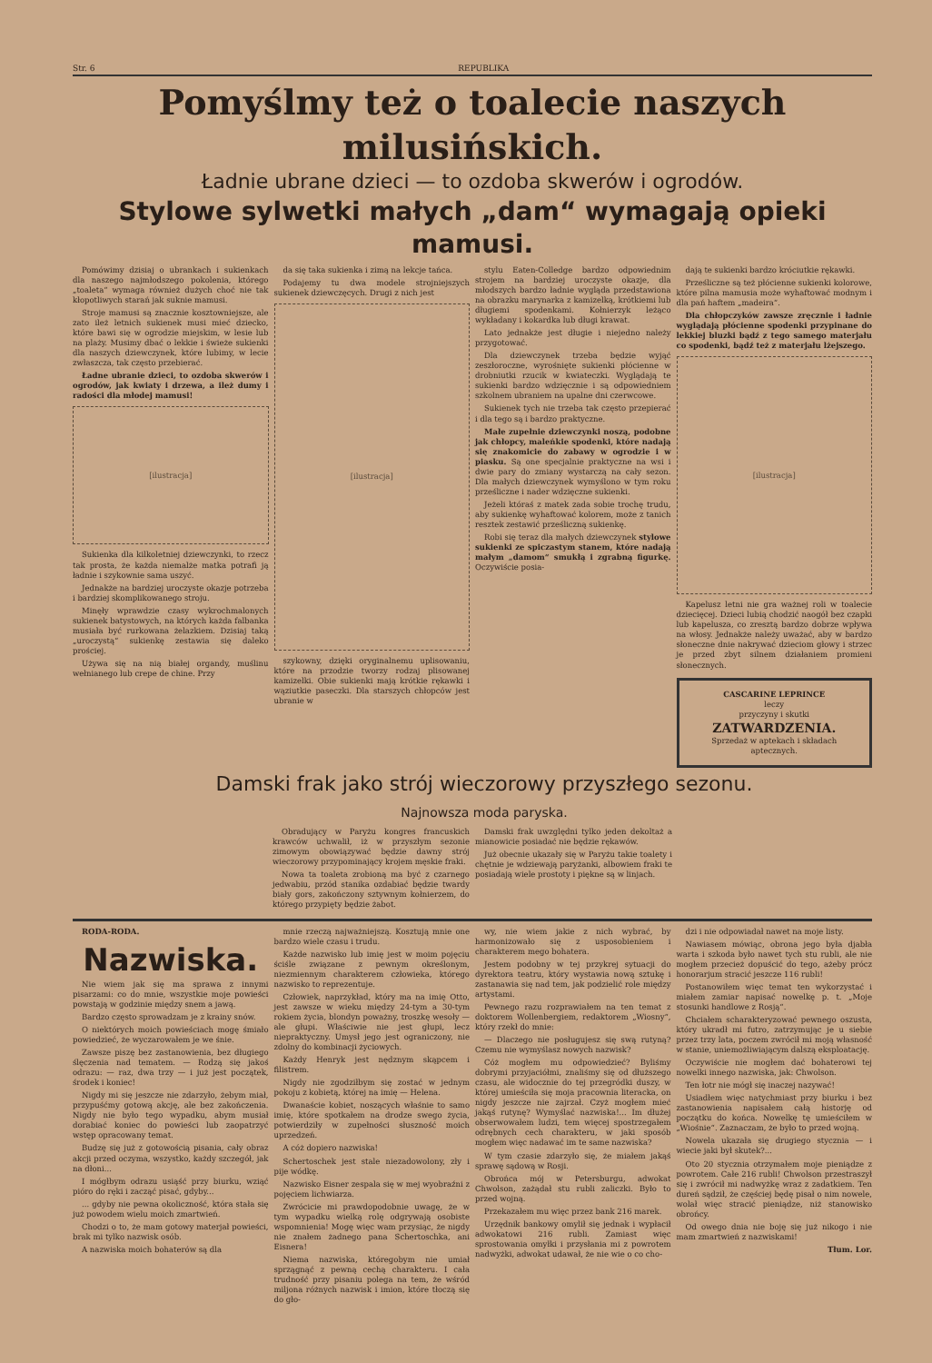Str. 6 REPUBLIKA
Pomyślmy też o toalecie naszych milusińskich.
Ładnie ubrane dzieci — to ozdoba skwerów i ogrodów.
Stylowe sylwetki małych „dam“ wymagają opieki mamusi.
Pomówimy dzisiaj o ubrankach i sukienkach dla naszego najmłodszego pokolenia, którego „toaleta“ wymaga również dużych choć nie tak kłopotliwych starań jak suknie mamusi.
Stroje mamusi są znacznie kosztowniejsze, ale zato ileż letnich sukienek musi mieć dziecko, które bawi się w ogrodzie miejskim, w lesie lub na plaży. Musimy dbać o lekkie i świeże sukienki dla naszych dziewczynek, które lubimy, w lecie zwłaszcza, tak często przebierać.
Ładne ubranie dzieci, to ozdoba skwerów i ogrodów, jak kwiaty i drzewa, a ileż dumy i radości dla młodej mamusi!
[ilustracja]
Sukienka dla kilkoletniej dziewczynki, to rzecz tak prosta, że każda niemalże matka potrafi ją ładnie i szykownie sama uszyć.
Jednakże na bardziej uroczyste okazje potrzeba i bardziej skomplikowanego stroju.
Minęły wprawdzie czasy wykrochmalonych sukienek batystowych, na których każda falbanka musiała być rurkowana żelazkiem. Dzisiaj taką „uroczystą“ sukienkę zestawia się daleko prościej.
Używa się na nią białej organdy, muślinu wełnianego lub crepe de chine. Przy
da się taka sukienka i zimą na lekcje tańca.
Podajemy tu dwa modele strojniejszych sukienek dziewczęcych. Drugi z nich jest
[ilustracja]
szykowny, dzięki oryginalnemu uplisowaniu, które na przodzie tworzy rodzaj plisowanej kamizelki. Obie sukienki mają krótkie rękawki i wąziutkie paseczki. Dla starszych chłopców jest ubranie w
stylu Eaten-Colledge bardzo odpowiednim strojem na bardziej uroczyste okazje, dla młodszych bardzo ładnie wygląda przedstawiona na obrazku marynarka z kamizelką, krótkiemi lub długiemi spodenkami. Kołnierzyk leżąco wykładany i kokardka lub długi krawat.
Lato jednakże jest długie i niejedno należy przygotować.
Dla dziewczynek trzeba będzie wyjąć zeszłoroczne, wyrośnięte sukienki płócienne w drobniutki rzucik w kwiateczki. Wyglądają te sukienki bardzo wdzięcznie i są odpowiedniem szkolnem ubraniem na upalne dni czerwcowe.
Sukienek tych nie trzeba tak często przepierać i dla tego są i bardzo praktyczne.
Małe zupełnie dziewczynki noszą, podobne jak chłopcy, maleńkie spodenki, które nadają się znakomicie do zabawy w ogrodzie i w piasku. Są one specjalnie praktyczne na wsi i dwie pary do zmiany wystarczą na cały sezon. Dla małych dziewczynek wymyślono w tym roku prześliczne i nader wdzięczne sukienki.
Jeżeli któraś z matek zada sobie trochę trudu, aby sukienkę wyhaftować kolorem, może z tanich resztek zestawić prześliczną sukienkę.
Robi się teraz dla małych dziewczynek stylowe sukienki ze spiczastym stanem, które nadają małym „damom“ smukłą i zgrabną figurkę. Oczywiście posia-
dają te sukienki bardzo króciutkie rękawki.
Prześliczne są też płócienne sukienki kolorowe, które pilna mamusia może wyhaftować modnym i dla pań haftem „madeira“.
Dla chłopczyków zawsze zręcznie i ładnie wyglądają płócienne spodenki przypinane do lekkiej bluzki bądź z tego samego materjału co spodenki, bądź też z materjału lżejszego.
[ilustracja]
Kapelusz letni nie gra ważnej roli w toalecie dziecięcej. Dzieci lubią chodzić naogół bez czapki lub kapelusza, co zresztą bardzo dobrze wpływa na włosy. Jednakże należy uważać, aby w bardzo słoneczne dnie nakrywać dzieciom głowy i strzec je przed zbyt silnem działaniem promieni słonecznych.
CASCARINE LEPRINCE
leczy
przyczyny i skutki
ZATWARDZENIA.
Sprzedaż w aptekach i składach aptecznych.
Damski frak jako strój wieczorowy przyszłego sezonu.
Najnowsza moda paryska.
Obradujący w Paryżu kongres francuskich krawców uchwalił, iż w przyszłym sezonie zimowym obowiązywać będzie dawny strój wieczorowy przypominający krojem męskie fraki.
Nowa ta toaleta zrobioną ma być z czarnego jedwabiu, przód stanika ozdabiać będzie twardy biały gors, zakończony sztywnym kołnierzem, do którego przypięty będzie żabot.
Damski frak uwzględni tylko jeden dekoltaż a mianowicie posiadać nie będzie rękawów.
Już obecnie ukazały się w Paryżu takie toalety i chętnie je wdziewają paryżanki, albowiem fraki te posiadają wiele prostoty i piękne są w linjach.
RODA-RODA.
Nazwiska.
Nie wiem jak się ma sprawa z innymi pisarzami: co do mnie, wszystkie moje powieści powstają w godzinie między snem a jawą.
Bardzo często sprowadzam je z krainy snów.
O niektórych moich powieściach mogę śmiało powiedzieć, że wyczarowałem je we śnie.
Zawsze piszę bez zastanowienia, bez długiego ślęczenia nad tematem. — Rodzą się jakoś odrazu: — raz, dwa trzy — i już jest początek, środek i koniec!
Nigdy mi się jeszcze nie zdarzyło, żebym miał, przypuśćmy gotową akcję, ale bez zakończenia. Nigdy nie było tego wypadku, abym musiał dorabiać koniec do powieści lub zaopatrzyć wstęp opracowany temat.
Budzę się już z gotowością pisania, cały obraz akcji przed oczyma, wszystko, każdy szczegół, jak na dłoni...
I mógłbym odrazu usiąść przy biurku, wziąć pióro do ręki i zacząć pisać, gdyby...
... gdyby nie pewna okoliczność, która stała się już powodem wielu moich zmartwień.
Chodzi o to, że mam gotowy materjał powieści, brak mi tylko nazwisk osób.
A nazwiska moich bohaterów są dla
mnie rzeczą najważniejszą. Kosztują mnie one bardzo wiele czasu i trudu.
Każde nazwisko lub imię jest w moim pojęciu ściśle związane z pewnym określonym, niezmiennym charakterem człowieka, którego nazwisko to reprezentuje.
Człowiek, naprzykład, który ma na imię Otto, jest zawsze w wieku między 24-tym a 30-tym rokiem życia, blondyn poważny, troszkę wesoły — ale głupi. Właściwie nie jest głupi, lecz niepraktyczny. Umysł jego jest ograniczony, nie zdolny do kombinacji życiowych.
Każdy Henryk jest nędznym skąpcem i filistrem.
Nigdy nie zgodziłbym się zostać w jednym pokoju z kobietą, której na imię — Helena.
Dwanaście kobiet, noszących właśnie to samo imię, które spotkałem na drodze swego życia, potwierdziły w zupełności słuszność moich uprzedzeń.
A cóż dopiero nazwiska!
Schertoschek jest stale niezadowolony, zły i pije wódkę.
Nazwisko Eisner zespala się w mej wyobraźni z pojęciem lichwiarza.
Zwrócicie mi prawdopodobnie uwagę, że w tym wypadku wielką rolę odgrywają osobiste wspomnienia! Mogę więc wam przysiąc, że nigdy nie znałem żadnego pana Schertoschka, ani Eisnera!
Niema nazwiska, któregobym nie umiał sprzągnąć z pewną cechą charakteru. I cała trudność przy pisaniu polega na tem, że wśród miljona różnych nazwisk i imion, które tłoczą się do gło-
wy, nie wiem jakie z nich wybrać, by harmonizowało się z usposobieniem i charakterem mego bohatera.
Jestem podobny w tej przykrej sytuacji do dyrektora teatru, który wystawia nową sztukę i zastanawia się nad tem, jak podzielić role między artystami.
Pewnego razu rozprawiałem na ten temat z doktorem Wollenbergiem, redaktorem „Wiosny“, który rzekł do mnie:
— Dlaczego nie posługujesz się swą rutyną? Czemu nie wymyślasz nowych nazwisk?
Cóż mogłem mu odpowiedzieć? Byliśmy dobrymi przyjaciółmi, znaliśmy się od dłuższego czasu, ale widocznie do tej przegródki duszy, w której umieściła się moja pracownia literacka, on nigdy jeszcze nie zajrzał. Czyż mogłem mieć jakąś rutynę? Wymyślać nazwiska!... Im dłużej obserwowałem ludzi, tem więcej spostrzegałem odrębnych cech charakteru, w jaki sposób mogłem więc nadawać im te same nazwiska?
W tym czasie zdarzyło się, że miałem jakąś sprawę sądową w Rosji.
Obrońca mój w Petersburgu, adwokat Chwolson, zażądał stu rubli zaliczki. Było to przed wojną.
Przekazałem mu więc przez bank 216 marek.
Urzędnik bankowy omylił się jednak i wypłacił adwokatowi 216 rubli. Zamiast więc sprostowania omyłki i przysłania mi z powrotem nadwyżki, adwokat udawał, że nie wie o co cho-
dzi i nie odpowiadał nawet na moje listy.
Nawiasem mówiąc, obrona jego była djabła warta i szkoda było nawet tych stu rubli, ale nie mogłem przecież dopuścić do tego, ażeby prócz honorarjum stracić jeszcze 116 rubli!
Postanowiłem więc temat ten wykorzystać i miałem zamiar napisać nowelkę p. t. „Moje stosunki handlowe z Rosją“.
Chciałem scharakteryzować pewnego oszusta, który ukradł mi futro, zatrzymując je u siebie przez trzy lata, poczem zwrócił mi moją własność w stanie, uniemożliwiającym dalszą eksploatację.
Oczywiście nie mogłem dać bohaterowi tej nowelki innego nazwiska, jak: Chwolson.
Ten łotr nie mógł się inaczej nazywać!
Usiadłem więc natychmiast przy biurku i bez zastanowienia napisałem całą historję od początku do końca. Nowelkę tę umieściłem w „Wiośnie“. Zaznaczam, że było to przed wojną.
Nowela ukazała się drugiego stycznia — i wiecie jaki był skutek?...
Oto 20 stycznia otrzymałem moje pieniądze z powrotem. Całe 216 rubli! Chwolson przestraszył się i zwrócił mi nadwyżkę wraz z zadatkiem. Ten dureń sądził, że częściej będę pisał o nim nowele, wolał więc stracić pieniądze, niż stanowisko obrońcy.
Od owego dnia nie boję się już nikogo i nie mam zmartwień z nazwiskami!
Tłum. Lor.